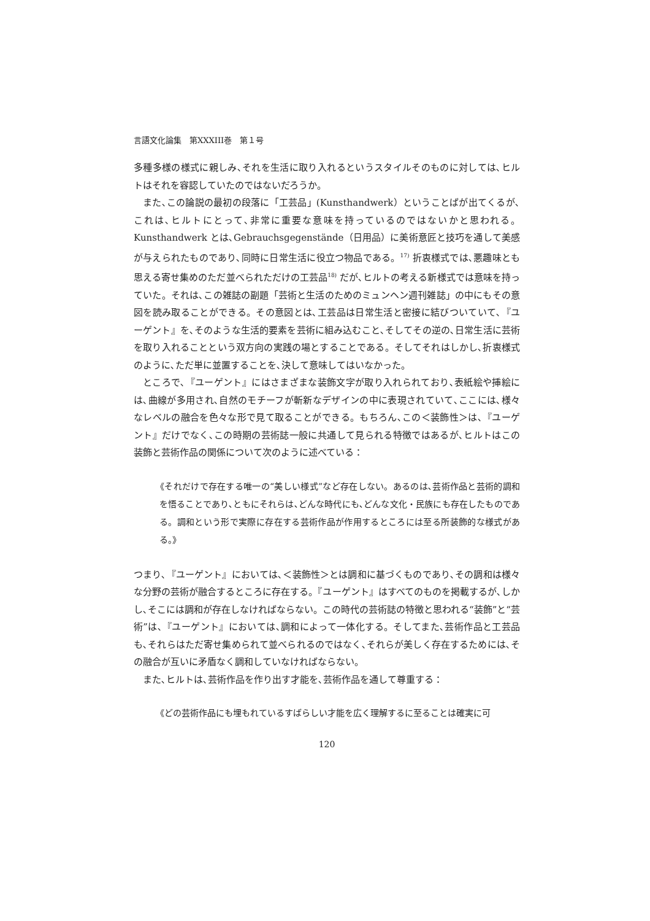言語文化論集　第XXXIII巻　第１号
多種多様の様式に親しみ､それを生活に取り入れるというスタイルそのものに対しては､ヒルトはそれを容認していたのではないだろうか。
また､この論説の最初の段落に「工芸品」(Kunsthandwerk）ということばが出てくるが､これは､ヒルトにとって､非常に重要な意味を持っているのではないかと思われる。Kunsthandwerk とは､Gebrauchsgegenstände（日用品）に美術意匠と技巧を通して美感が与えられたものであり､同時に日常生活に役立つ物品である。<sup>17)</sup> 折衷様式では､悪趣味とも思える寄せ集めのただ並べられただけの工芸品<sup>18)</sup> だが､ヒルトの考える新様式では意味を持っていた。それは､この雑誌の副題「芸術と生活のためのミュンヘン週刊雑誌」の中にもその意図を読み取ることができる。その意図とは､工芸品は日常生活と密接に結びついていて､『ユーゲント』を､そのような生活的要素を芸術に組み込むこと､そしてその逆の､日常生活に芸術を取り入れることという双方向の実践の場とすることである。そしてそれはしかし､折衷様式のように､ただ単に並置することを､決して意味してはいなかった。
ところで､『ユーゲント』にはさまざまな装飾文字が取り入れられており､表紙絵や挿絵には､曲線が多用され､自然のモチーフが斬新なデザインの中に表現されていて､ここには､様々なレベルの融合を色々な形で見て取ることができる。もちろん､この＜装飾性＞は､『ユーゲント』だけでなく､この時期の芸術誌一般に共通して見られる特徴ではあるが､ヒルトはこの装飾と芸術作品の関係について次のように述べている：
《それだけで存在する唯一の“美しい様式”など存在しない。あるのは､芸術作品と芸術的調和を悟ることであり､ともにそれらは､どんな時代にも､どんな文化・民族にも存在したものである。調和という形で実際に存在する芸術作品が作用するところには至る所装飾的な様式がある。》
つまり､『ユーゲント』においては､＜装飾性＞とは調和に基づくものであり､その調和は様々な分野の芸術が融合するところに存在する。『ユーゲント』はすべてのものを掲載するが､しかし､そこには調和が存在しなければならない。この時代の芸術誌の特徴と思われる“装飾”と“芸術”は､『ユーゲント』においては､調和によって一体化する。そしてまた､芸術作品と工芸品も､それらはただ寄せ集められて並べられるのではなく､それらが美しく存在するためには､その融合が互いに矛盾なく調和していなければならない。
また､ヒルトは､芸術作品を作り出す才能を､芸術作品を通して尊重する：
《どの芸術作品にも埋もれているすばらしい才能を広く理解するに至ることは確実に可
120